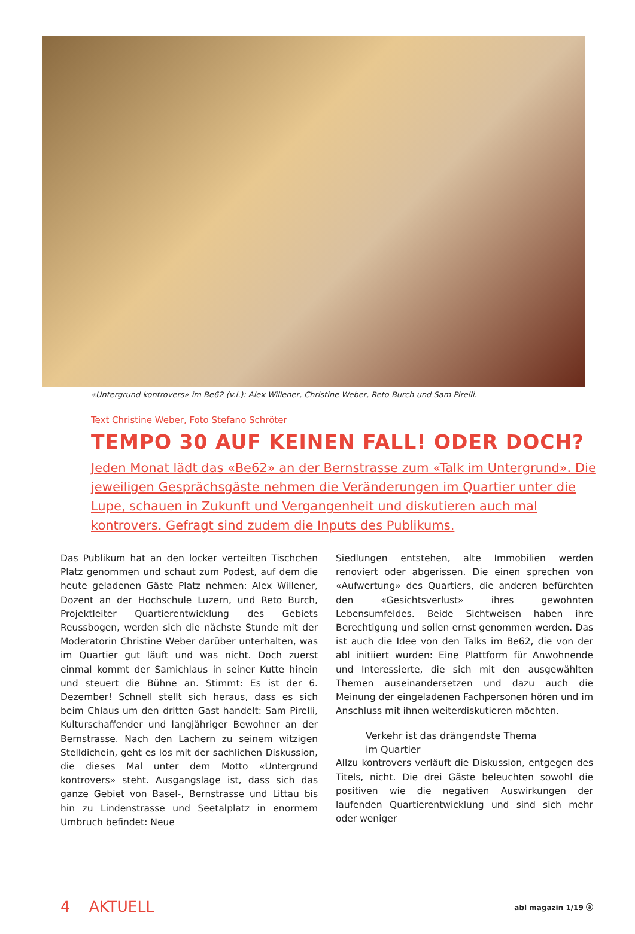«Untergrund kontrovers» im Be62 (v.l.): Alex Willener, Christine Weber, Reto Burch und Sam Pirelli.
Text Christine Weber, Foto Stefano Schröter
TEMPO 30 AUF KEINEN FALL! ODER DOCH?
Jeden Monat lädt das «Be62» an der Bernstrasse zum «Talk im Untergrund». Die jeweiligen Gesprächsgäste nehmen die Veränderungen im Quartier unter die Lupe, schauen in Zukunft und Vergangenheit und diskutieren auch mal kontrovers. Gefragt sind zudem die Inputs des Publikums.
Das Publikum hat an den locker verteilten Tischchen Platz genommen und schaut zum Podest, auf dem die heute geladenen Gäste Platz nehmen: Alex Willener, Dozent an der Hochschule Luzern, und Reto Burch, Projektleiter Quartierentwicklung des Gebiets Reussbogen, werden sich die nächste Stunde mit der Moderatorin Christine Weber darüber unterhalten, was im Quartier gut läuft und was nicht. Doch zuerst einmal kommt der Samichlaus in seiner Kutte hinein und steuert die Bühne an. Stimmt: Es ist der 6. Dezember! Schnell stellt sich heraus, dass es sich beim Chlaus um den dritten Gast handelt: Sam Pirelli, Kulturschaffender und langjähriger Bewohner an der Bernstrasse. Nach den Lachern zu seinem witzigen Stelldichein, geht es los mit der sachlichen Diskussion, die dieses Mal unter dem Motto «Untergrund kontrovers» steht. Ausgangslage ist, dass sich das ganze Gebiet von Basel-, Bernstrasse und Littau bis hin zu Lindenstrasse und Seetalplatz in enormem Umbruch befindet: Neue
Siedlungen entstehen, alte Immobilien werden renoviert oder abgerissen. Die einen sprechen von «Aufwertung» des Quartiers, die anderen befürchten den «Gesichtsverlust» ihres gewohnten Lebensumfeldes. Beide Sichtweisen haben ihre Berechtigung und sollen ernst genommen werden. Das ist auch die Idee von den Talks im Be62, die von der abl initiiert wurden: Eine Plattform für Anwohnende und Interessierte, die sich mit den ausgewählten Themen auseinandersetzen und dazu auch die Meinung der eingeladenen Fachpersonen hören und im Anschluss mit ihnen weiterdiskutieren möchten.
Verkehr ist das drängendste Thema
im Quartier
Allzu kontrovers verläuft die Diskussion, entgegen des Titels, nicht. Die drei Gäste beleuchten sowohl die positiven wie die negativen Auswirkungen der laufenden Quartierentwicklung und sind sich mehr oder weniger
4 AKTUELL abl magazin 1/19 ⓐ